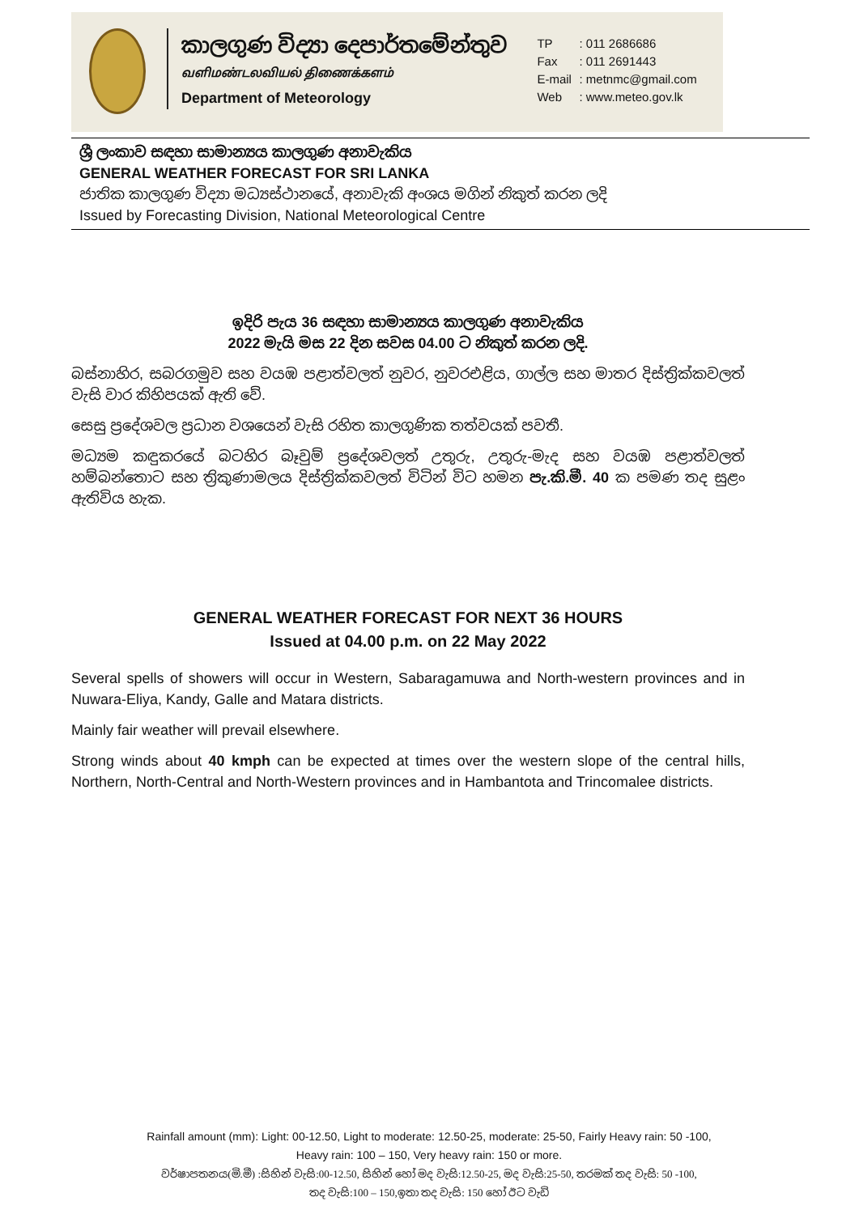කාලගුණ විද්‍යා දෙපාර්තමේන්තුව
வளிமண்டலவியல் திணைக்களம்
Department of Meteorology
TP: 011 2686686
Fax: 011 2691443
E-mail: metnmc@gmail.com
Web: www.meteo.gov.lk
ශ්‍රී ලංකාව සඳහා සාමාන්‍යය කාලගුණ අනාවැකිය
GENERAL WEATHER FORECAST FOR SRI LANKA
ජාතික කාලගුණ විද්‍යා මධ්‍යස්ථානයේ, අනාවැකි අංශය මගින් නිකුත් කරන ලදි
Issued by Forecasting Division, National Meteorological Centre
ඉදිරි පැය 36 සඳහා සාමාන්‍යය කාලගුණ අනාවැකිය
2022 මැයි මස 22 දින සවස 04.00 ට නිකුත් කරන ලදි.
බස්නාහිර, සබරගමුව සහ වයඹ පළාත්වලත් නුවර, නුවරඑළිය, ගාල්ල සහ මාතර දිස්ත්‍රික්කවලත් වැසි වාර කිහිපයක් ඇති වේ.
සෙසු ප්‍රදේශවල ප්‍රධාන වශයෙන් වැසි රහිත කාලගුණික තත්වයක් පවතී.
මධ්‍යම කඳුකරයේ බටහිර බෑවුම් ප්‍රදේශවලත් උතුරු, උතුරු-මැද සහ වයඹ පළාත්වලත් හම්බන්තොට සහ ත්‍රිකුණාමලය දිස්ත්‍රික්කවලත් විටින් විට හමන පැ.කි.මී. 40 ක පමණ තද සුළං ඇතිවිය හැක.
GENERAL WEATHER FORECAST FOR NEXT 36 HOURS
Issued at 04.00 p.m. on 22 May 2022
Several spells of showers will occur in Western, Sabaragamuwa and North-western provinces and in Nuwara-Eliya, Kandy, Galle and Matara districts.
Mainly fair weather will prevail elsewhere.
Strong winds about 40 kmph can be expected at times over the western slope of the central hills, Northern, North-Central and North-Western provinces and in Hambantota and Trincomalee districts.
Rainfall amount (mm): Light: 00-12.50, Light to moderate: 12.50-25, moderate: 25-50, Fairly Heavy rain: 50 -100,
Heavy rain: 100 – 150, Very heavy rain: 150 or more.
වර්ෂාපතනය(මි.මී) :සිහින් වැසි:00-12.50, සිහින් හෝ මද වැසි:12.50-25, මද වැසි:25-50, තරමක් තද වැසි: 50 -100,
තද වැසි:100 – 150,ඉතා තද වැසි: 150 හෝ ඊට වැඩි